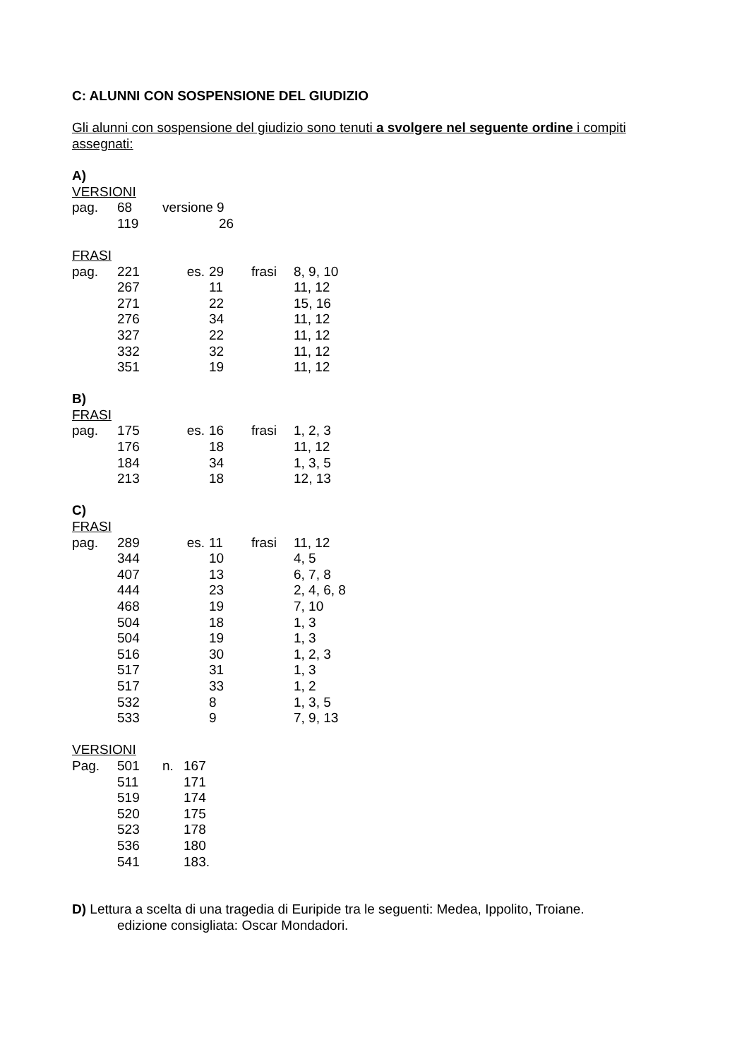C: ALUNNI CON SOSPENSIONE DEL GIUDIZIO
Gli alunni con sospensione del giudizio sono tenuti a svolgere nel seguente ordine i compiti assegnati:
A)
VERSIONI
| pag. | 68 | versione 9 |
| | 119 | 26 |
FRASI
| pag. | 221 | es. | 29 | frasi | 8, 9, 10 |
| | 267 | | 11 | | 11, 12 |
| | 271 | | 22 | | 15, 16 |
| | 276 | | 34 | | 11, 12 |
| | 327 | | 22 | | 11, 12 |
| | 332 | | 32 | | 11, 12 |
| | 351 | | 19 | | 11, 12 |
B)
FRASI
| pag. | 175 | es. | 16 | frasi | 1, 2, 3 |
| | 176 | | 18 | | 11, 12 |
| | 184 | | 34 | | 1, 3, 5 |
| | 213 | | 18 | | 12, 13 |
C)
FRASI
| pag. | 289 | es. | 11 | frasi | 11, 12 |
| | 344 | | 10 | | 4, 5 |
| | 407 | | 13 | | 6, 7, 8 |
| | 444 | | 23 | | 2, 4, 6, 8 |
| | 468 | | 19 | | 7, 10 |
| | 504 | | 18 | | 1, 3 |
| | 504 | | 19 | | 1, 3 |
| | 516 | | 30 | | 1, 2, 3 |
| | 517 | | 31 | | 1, 3 |
| | 517 | | 33 | | 1, 2 |
| | 532 | | 8 | | 1, 3, 5 |
| | 533 | | 9 | | 7, 9, 13 |
VERSIONI
| Pag. | 501 | n. | 167 |
| | 511 | | 171 |
| | 519 | | 174 |
| | 520 | | 175 |
| | 523 | | 178 |
| | 536 | | 180 |
| | 541 | | 183. |
D) Lettura a scelta di una tragedia di Euripide tra le seguenti: Medea, Ippolito, Troiane.
edizione consigliata: Oscar Mondadori.